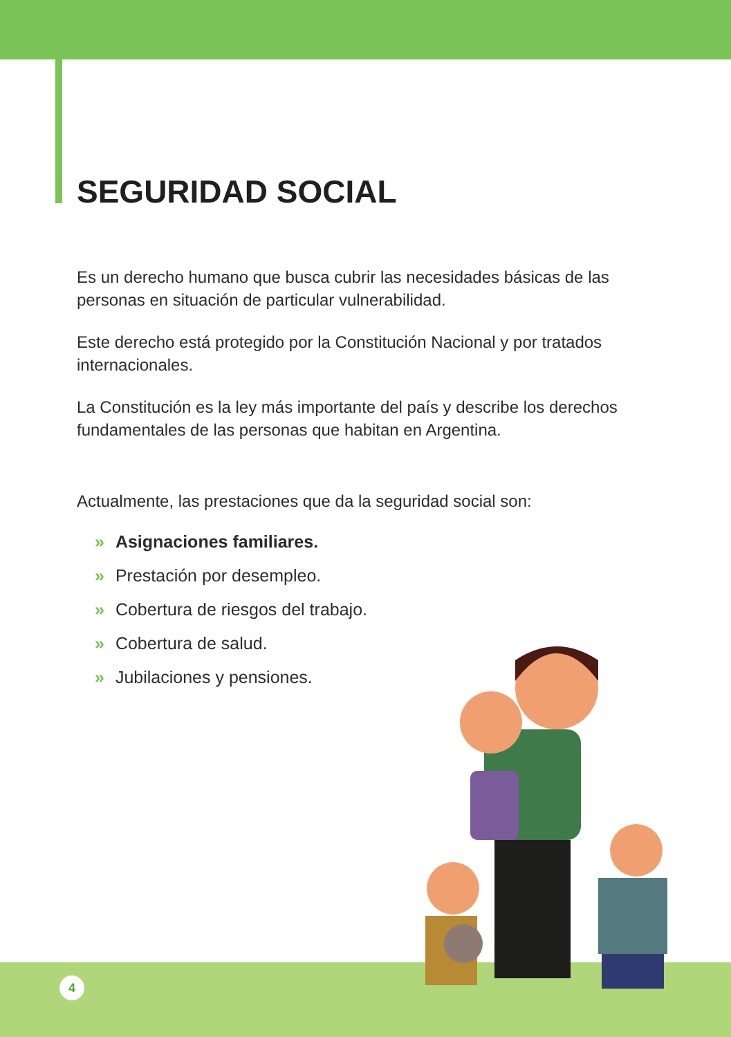SEGURIDAD SOCIAL
Es un derecho humano que busca cubrir las necesidades básicas de las personas en situación de particular vulnerabilidad.
Este derecho está protegido por la Constitución Nacional y por tratados internacionales.
La Constitución es la ley más importante del país y describe los derechos fundamentales de las personas que habitan en Argentina.
Actualmente, las prestaciones que da la seguridad social son:
» Asignaciones familiares.
» Prestación por desempleo.
» Cobertura de riesgos del trabajo.
» Cobertura de salud.
» Jubilaciones y pensiones.
4